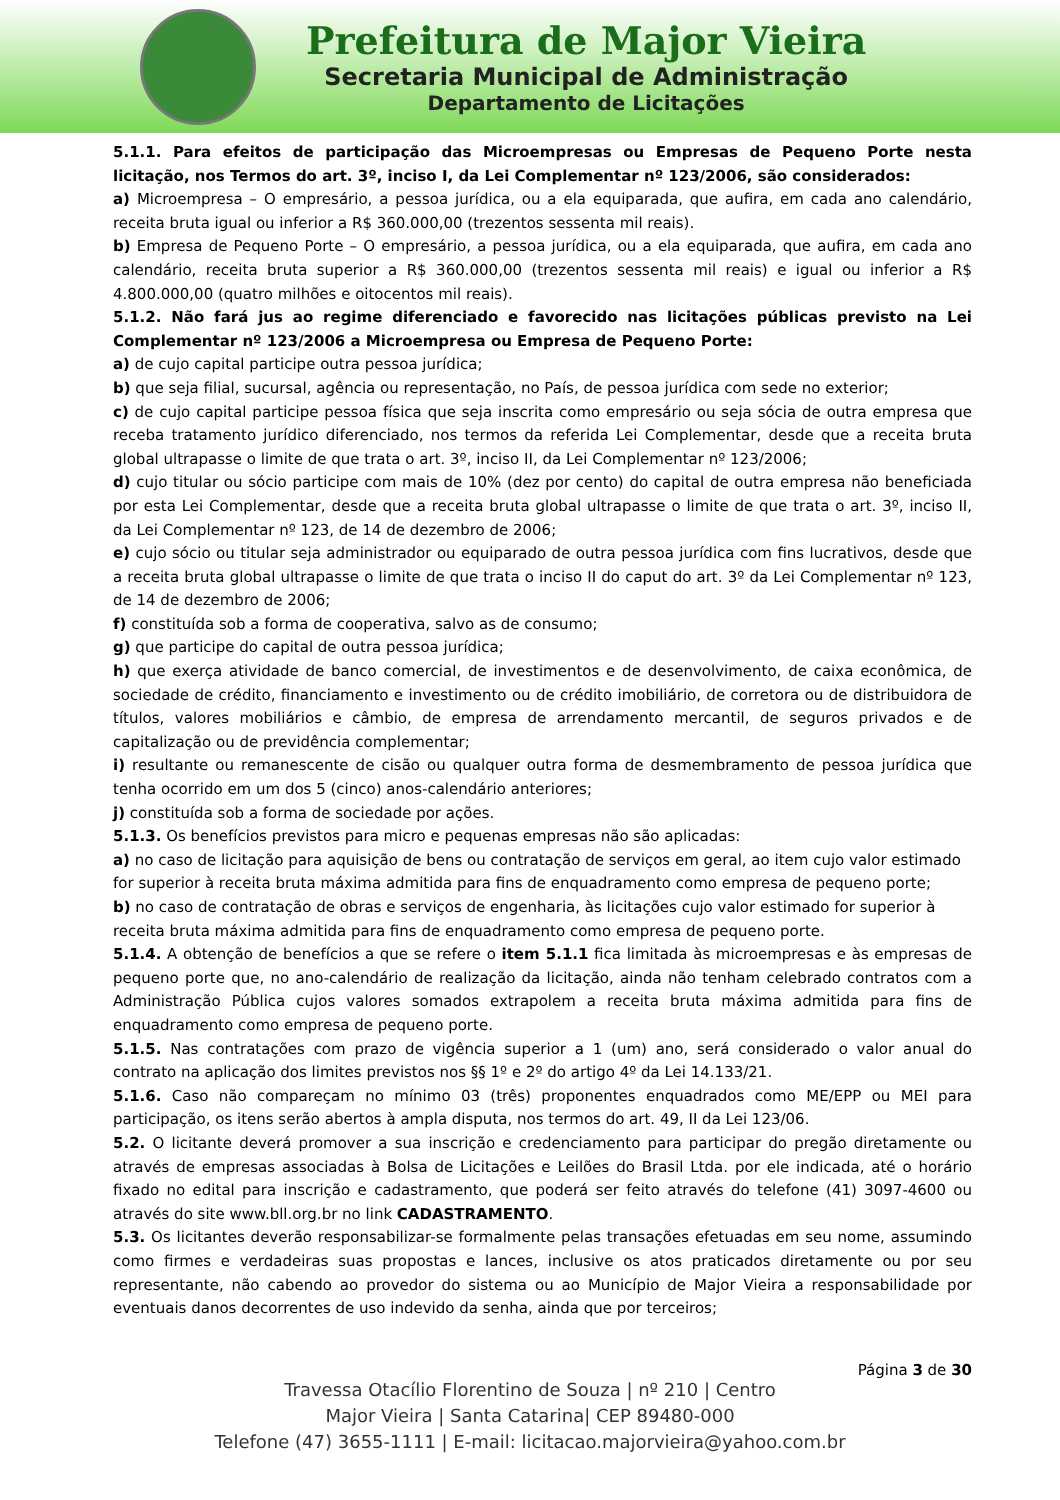Prefeitura de Major Vieira
Secretaria Municipal de Administração
Departamento de Licitações
5.1.1. Para efeitos de participação das Microempresas ou Empresas de Pequeno Porte nesta licitação, nos Termos do art. 3º, inciso I, da Lei Complementar nº 123/2006, são considerados:
a) Microempresa – O empresário, a pessoa jurídica, ou a ela equiparada, que aufira, em cada ano calendário, receita bruta igual ou inferior a R$ 360.000,00 (trezentos sessenta mil reais).
b) Empresa de Pequeno Porte – O empresário, a pessoa jurídica, ou a ela equiparada, que aufira, em cada ano calendário, receita bruta superior a R$ 360.000,00 (trezentos sessenta mil reais) e igual ou inferior a R$ 4.800.000,00 (quatro milhões e oitocentos mil reais).
5.1.2. Não fará jus ao regime diferenciado e favorecido nas licitações públicas previsto na Lei Complementar nº 123/2006 a Microempresa ou Empresa de Pequeno Porte:
a) de cujo capital participe outra pessoa jurídica;
b) que seja filial, sucursal, agência ou representação, no País, de pessoa jurídica com sede no exterior;
c) de cujo capital participe pessoa física que seja inscrita como empresário ou seja sócia de outra empresa que receba tratamento jurídico diferenciado, nos termos da referida Lei Complementar, desde que a receita bruta global ultrapasse o limite de que trata o art. 3º, inciso II, da Lei Complementar nº 123/2006;
d) cujo titular ou sócio participe com mais de 10% (dez por cento) do capital de outra empresa não beneficiada por esta Lei Complementar, desde que a receita bruta global ultrapasse o limite de que trata o art. 3º, inciso II, da Lei Complementar nº 123, de 14 de dezembro de 2006;
e) cujo sócio ou titular seja administrador ou equiparado de outra pessoa jurídica com fins lucrativos, desde que a receita bruta global ultrapasse o limite de que trata o inciso II do caput do art. 3º da Lei Complementar nº 123, de 14 de dezembro de 2006;
f) constituída sob a forma de cooperativa, salvo as de consumo;
g) que participe do capital de outra pessoa jurídica;
h) que exerça atividade de banco comercial, de investimentos e de desenvolvimento, de caixa econômica, de sociedade de crédito, financiamento e investimento ou de crédito imobiliário, de corretora ou de distribuidora de títulos, valores mobiliários e câmbio, de empresa de arrendamento mercantil, de seguros privados e de capitalização ou de previdência complementar;
i) resultante ou remanescente de cisão ou qualquer outra forma de desmembramento de pessoa jurídica que tenha ocorrido em um dos 5 (cinco) anos-calendário anteriores;
j) constituída sob a forma de sociedade por ações.
5.1.3. Os benefícios previstos para micro e pequenas empresas não são aplicadas:
a) no caso de licitação para aquisição de bens ou contratação de serviços em geral, ao item cujo valor estimado for superior à receita bruta máxima admitida para fins de enquadramento como empresa de pequeno porte;
b) no caso de contratação de obras e serviços de engenharia, às licitações cujo valor estimado for superior à receita bruta máxima admitida para fins de enquadramento como empresa de pequeno porte.
5.1.4. A obtenção de benefícios a que se refere o item 5.1.1 fica limitada às microempresas e às empresas de pequeno porte que, no ano-calendário de realização da licitação, ainda não tenham celebrado contratos com a Administração Pública cujos valores somados extrapolem a receita bruta máxima admitida para fins de enquadramento como empresa de pequeno porte.
5.1.5. Nas contratações com prazo de vigência superior a 1 (um) ano, será considerado o valor anual do contrato na aplicação dos limites previstos nos §§ 1º e 2º do artigo 4º da Lei 14.133/21.
5.1.6. Caso não compareçam no mínimo 03 (três) proponentes enquadrados como ME/EPP ou MEI para participação, os itens serão abertos à ampla disputa, nos termos do art. 49, II da Lei 123/06.
5.2. O licitante deverá promover a sua inscrição e credenciamento para participar do pregão diretamente ou através de empresas associadas à Bolsa de Licitações e Leilões do Brasil Ltda. por ele indicada, até o horário fixado no edital para inscrição e cadastramento, que poderá ser feito através do telefone (41) 3097-4600 ou através do site www.bll.org.br no link CADASTRAMENTO.
5.3. Os licitantes deverão responsabilizar-se formalmente pelas transações efetuadas em seu nome, assumindo como firmes e verdadeiras suas propostas e lances, inclusive os atos praticados diretamente ou por seu representante, não cabendo ao provedor do sistema ou ao Município de Major Vieira a responsabilidade por eventuais danos decorrentes de uso indevido da senha, ainda que por terceiros;
Página 3 de 30
Travessa Otacílio Florentino de Souza | nº 210 | Centro
Major Vieira | Santa Catarina| CEP 89480-000
Telefone (47) 3655-1111 | E-mail: licitacao.majorvieira@yahoo.com.br